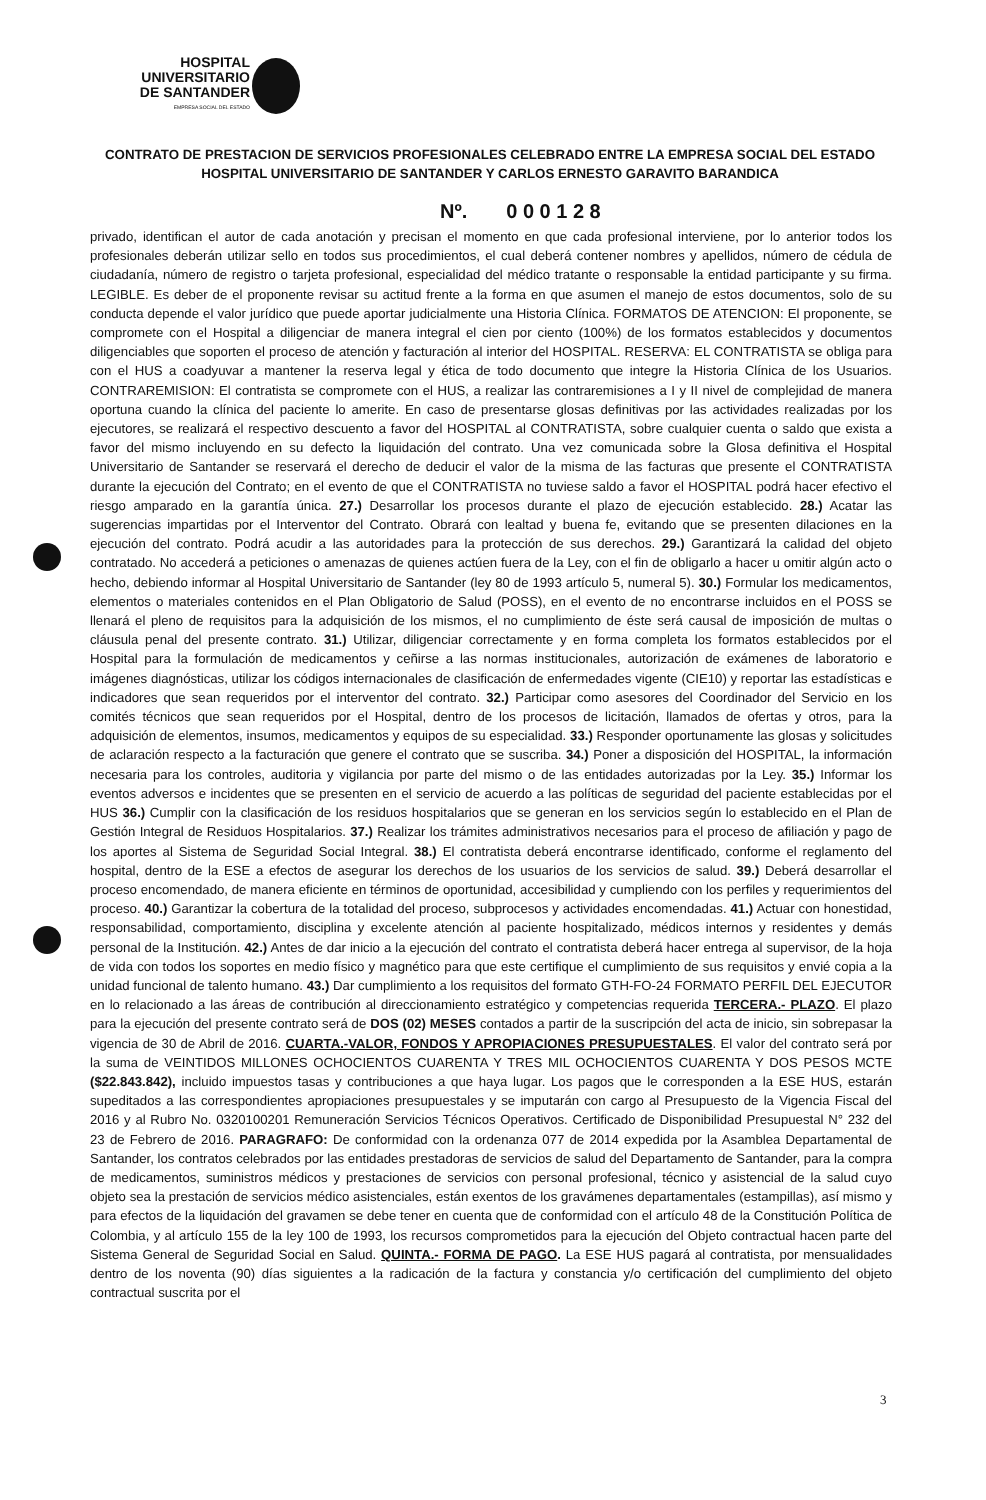HOSPITAL
UNIVERSITARIO
DE SANTANDER
EMPRESA SOCIAL DEL ESTADO
CONTRATO DE PRESTACION DE SERVICIOS PROFESIONALES CELEBRADO ENTRE LA EMPRESA SOCIAL DEL ESTADO HOSPITAL UNIVERSITARIO DE SANTANDER Y CARLOS ERNESTO GARAVITO BARANDICA
Nº. 0 0 0 1 2 8
privado, identifican el autor de cada anotación y precisan el momento en que cada profesional interviene, por lo anterior todos los profesionales deberán utilizar sello en todos sus procedimientos, el cual deberá contener nombres y apellidos, número de cédula de ciudadanía, número de registro o tarjeta profesional, especialidad del médico tratante o responsable la entidad participante y su firma. LEGIBLE. Es deber de el proponente revisar su actitud frente a la forma en que asumen el manejo de estos documentos, solo de su conducta depende el valor jurídico que puede aportar judicialmente una Historia Clínica. FORMATOS DE ATENCION: El proponente, se compromete con el Hospital a diligenciar de manera integral el cien por ciento (100%) de los formatos establecidos y documentos diligenciables que soporten el proceso de atención y facturación al interior del HOSPITAL. RESERVA: EL CONTRATISTA se obliga para con el HUS a coadyuvar a mantener la reserva legal y ética de todo documento que integre la Historia Clínica de los Usuarios. CONTRAREMISION: El contratista se compromete con el HUS, a realizar las contraremisiones a I y II nivel de complejidad de manera oportuna cuando la clínica del paciente lo amerite. En caso de presentarse glosas definitivas por las actividades realizadas por los ejecutores, se realizará el respectivo descuento a favor del HOSPITAL al CONTRATISTA, sobre cualquier cuenta o saldo que exista a favor del mismo incluyendo en su defecto la liquidación del contrato. Una vez comunicada sobre la Glosa definitiva el Hospital Universitario de Santander se reservará el derecho de deducir el valor de la misma de las facturas que presente el CONTRATISTA durante la ejecución del Contrato; en el evento de que el CONTRATISTA no tuviese saldo a favor el HOSPITAL podrá hacer efectivo el riesgo amparado en la garantía única. 27.) Desarrollar los procesos durante el plazo de ejecución establecido. 28.) Acatar las sugerencias impartidas por el Interventor del Contrato. Obrará con lealtad y buena fe, evitando que se presenten dilaciones en la ejecución del contrato. Podrá acudir a las autoridades para la protección de sus derechos. 29.) Garantizará la calidad del objeto contratado. No accederá a peticiones o amenazas de quienes actúen fuera de la Ley, con el fin de obligarlo a hacer u omitir algún acto o hecho, debiendo informar al Hospital Universitario de Santander (ley 80 de 1993 artículo 5, numeral 5). 30.) Formular los medicamentos, elementos o materiales contenidos en el Plan Obligatorio de Salud (POSS), en el evento de no encontrarse incluidos en el POSS se llenará el pleno de requisitos para la adquisición de los mismos, el no cumplimiento de éste será causal de imposición de multas o cláusula penal del presente contrato. 31.) Utilizar, diligenciar correctamente y en forma completa los formatos establecidos por el Hospital para la formulación de medicamentos y ceñirse a las normas institucionales, autorización de exámenes de laboratorio e imágenes diagnósticas, utilizar los códigos internacionales de clasificación de enfermedades vigente (CIE10) y reportar las estadísticas e indicadores que sean requeridos por el interventor del contrato. 32.) Participar como asesores del Coordinador del Servicio en los comités técnicos que sean requeridos por el Hospital, dentro de los procesos de licitación, llamados de ofertas y otros, para la adquisición de elementos, insumos, medicamentos y equipos de su especialidad. 33.) Responder oportunamente las glosas y solicitudes de aclaración respecto a la facturación que genere el contrato que se suscriba. 34.) Poner a disposición del HOSPITAL, la información necesaria para los controles, auditoria y vigilancia por parte del mismo o de las entidades autorizadas por la Ley. 35.) Informar los eventos adversos e incidentes que se presenten en el servicio de acuerdo a las políticas de seguridad del paciente establecidas por el HUS 36.) Cumplir con la clasificación de los residuos hospitalarios que se generan en los servicios según lo establecido en el Plan de Gestión Integral de Residuos Hospitalarios. 37.) Realizar los trámites administrativos necesarios para el proceso de afiliación y pago de los aportes al Sistema de Seguridad Social Integral. 38.) El contratista deberá encontrarse identificado, conforme el reglamento del hospital, dentro de la ESE a efectos de asegurar los derechos de los usuarios de los servicios de salud. 39.) Deberá desarrollar el proceso encomendado, de manera eficiente en términos de oportunidad, accesibilidad y cumpliendo con los perfiles y requerimientos del proceso. 40.) Garantizar la cobertura de la totalidad del proceso, subprocesos y actividades encomendadas. 41.) Actuar con honestidad, responsabilidad, comportamiento, disciplina y excelente atención al paciente hospitalizado, médicos internos y residentes y demás personal de la Institución. 42.) Antes de dar inicio a la ejecución del contrato el contratista deberá hacer entrega al supervisor, de la hoja de vida con todos los soportes en medio físico y magnético para que este certifique el cumplimiento de sus requisitos y envié copia a la unidad funcional de talento humano. 43.) Dar cumplimiento a los requisitos del formato GTH-FO-24 FORMATO PERFIL DEL EJECUTOR en lo relacionado a las áreas de contribución al direccionamiento estratégico y competencias requerida TERCERA.- PLAZO. El plazo para la ejecución del presente contrato será de DOS (02) MESES contados a partir de la suscripción del acta de inicio, sin sobrepasar la vigencia de 30 de Abril de 2016. CUARTA.-VALOR, FONDOS Y APROPIACIONES PRESUPUESTALES. El valor del contrato será por la suma de VEINTIDOS MILLONES OCHOCIENTOS CUARENTA Y TRES MIL OCHOCIENTOS CUARENTA Y DOS PESOS MCTE ($22.843.842), incluido impuestos tasas y contribuciones a que haya lugar. Los pagos que le corresponden a la ESE HUS, estarán supeditados a las correspondientes apropiaciones presupuestales y se imputarán con cargo al Presupuesto de la Vigencia Fiscal del 2016 y al Rubro No. 0320100201 Remuneración Servicios Técnicos Operativos. Certificado de Disponibilidad Presupuestal N° 232 del 23 de Febrero de 2016. PARAGRAFO: De conformidad con la ordenanza 077 de 2014 expedida por la Asamblea Departamental de Santander, los contratos celebrados por las entidades prestadoras de servicios de salud del Departamento de Santander, para la compra de medicamentos, suministros médicos y prestaciones de servicios con personal profesional, técnico y asistencial de la salud cuyo objeto sea la prestación de servicios médico asistenciales, están exentos de los gravámenes departamentales (estampillas), así mismo y para efectos de la liquidación del gravamen se debe tener en cuenta que de conformidad con el artículo 48 de la Constitución Política de Colombia, y al artículo 155 de la ley 100 de 1993, los recursos comprometidos para la ejecución del Objeto contractual hacen parte del Sistema General de Seguridad Social en Salud. QUINTA.- FORMA DE PAGO. La ESE HUS pagará al contratista, por mensualidades dentro de los noventa (90) días siguientes a la radicación de la factura y constancia y/o certificación del cumplimiento del objeto contractual suscrita por el
3